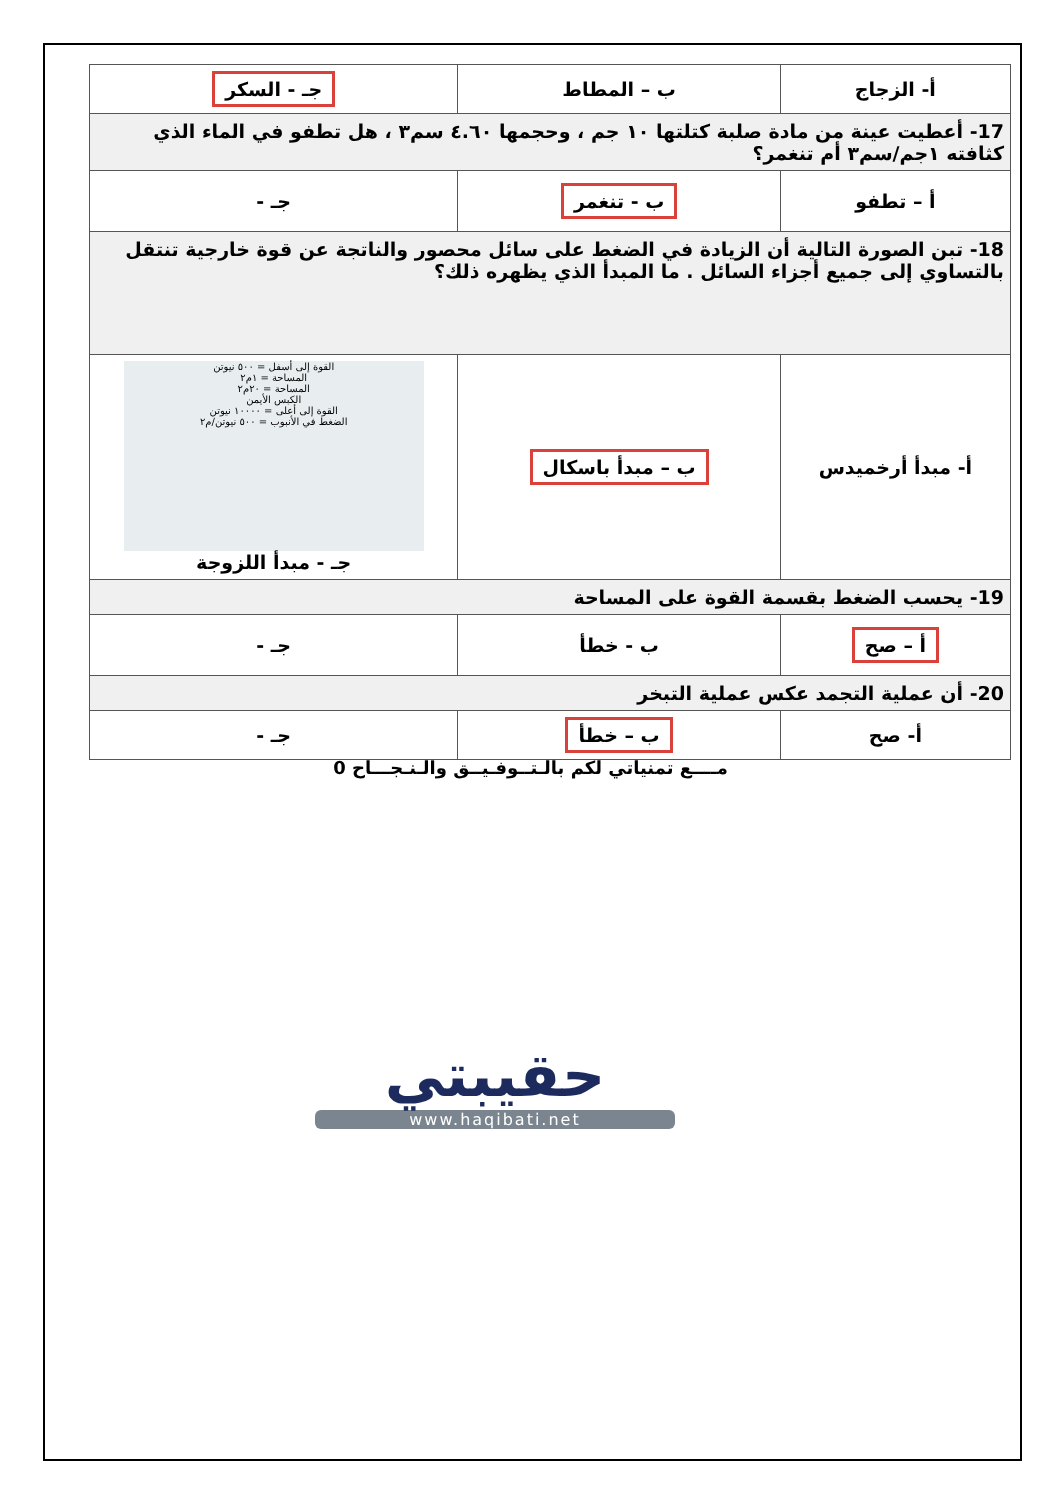| أ- الزجاج | ب – المطاط | جـ - السكر |
| 17- أعطيت عينة من مادة صلبة كتلتها ١٠ جم ، وحجمها ٤.٦٠ سم٣ ، هل تطفو في الماء الذي كثافته ١جم/سم٣ أم تنغمر؟ | | |
| أ – تطفو | ب - تنغمر | جـ - |
| 18- تبن الصورة التالية أن الزيادة في الضغط على سائل محصور والناتجة عن قوة خارجية تنتقل بالتساوي إلى جميع أجزاء السائل . ما المبدأ الذي يظهره ذلك؟ | | |
| أ- مبدأ أرخميدس | ب – مبدأ باسكال | القوة إلى أسفل = ٥٠٠ نيوتن المساحة = ١م٢ المساحة = ٢٠م٢ الكبس الأيمن القوة إلى أعلى = ١٠٠٠٠ نيوتن الضغط في الأنبوب = ٥٠٠ نيوتن/م٢ جـ - مبدأ اللزوجة |
| 19- يحسب الضغط بقسمة القوة على المساحة | | |
| أ – صح | ب - خطأ | جـ - |
| 20- أن عملية التجمد عكس عملية التبخر | | |
| أ- صح | ب – خطأ | جـ - |
مــــع تمنياتي لكم بالـتــوفـيــق والـنـجـــاح 0
حقيبتي
www.haqibati.net